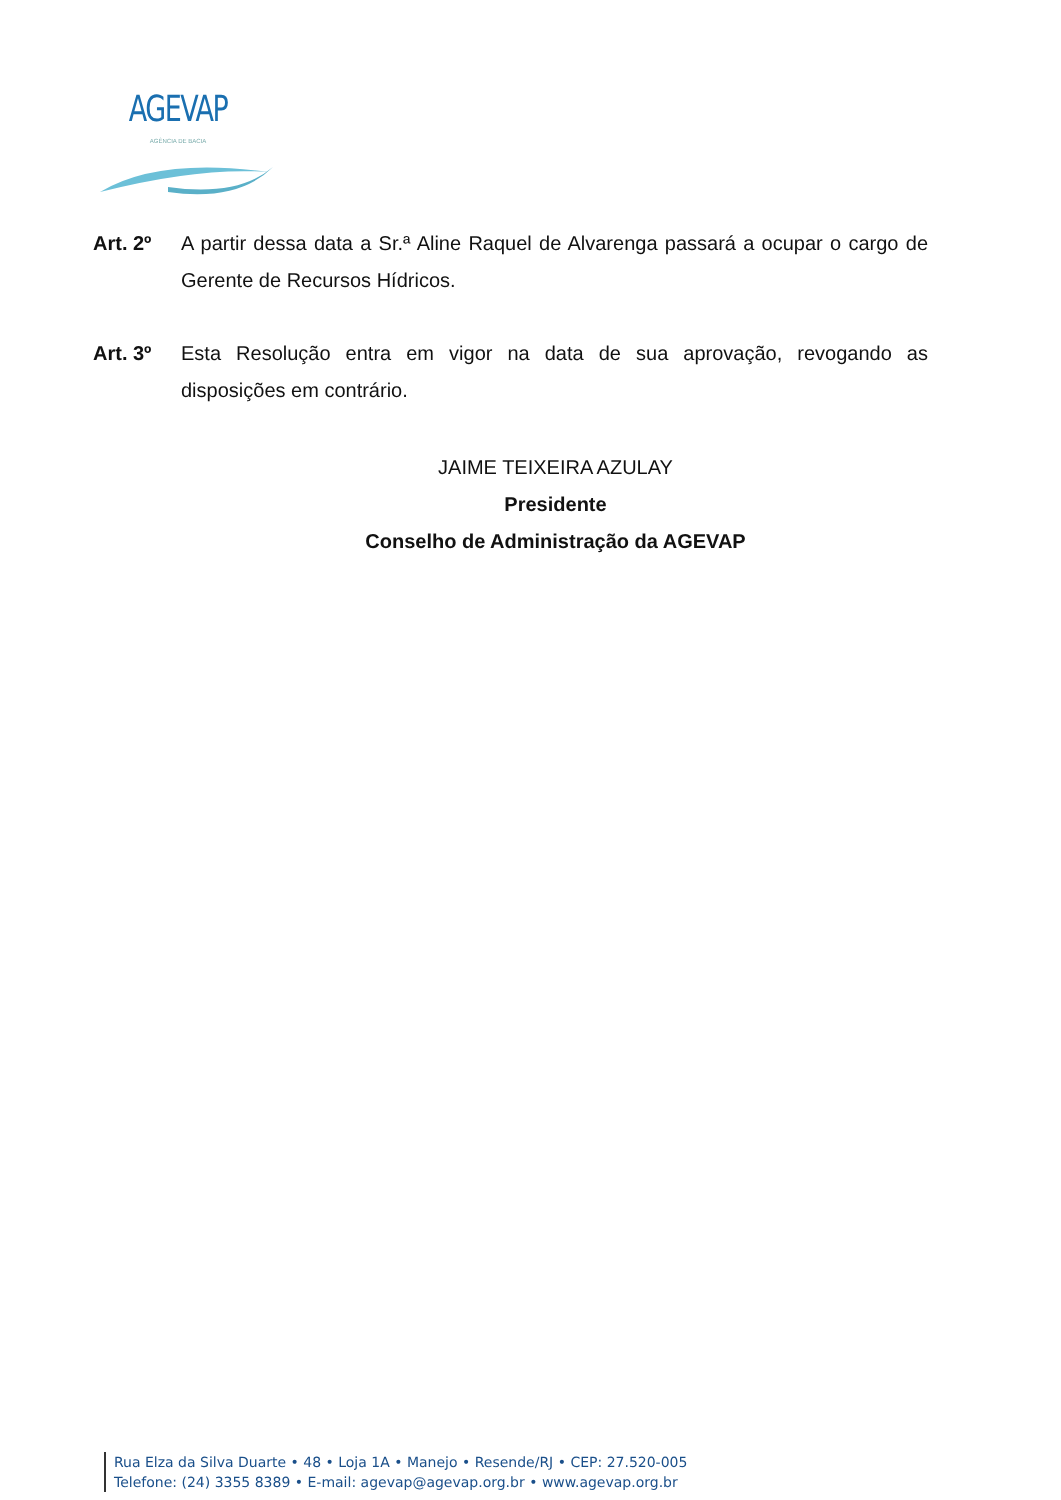AGEVAP
AGÊNCIA DE BACIA
Art. 2º A partir dessa data a Sr.ª Aline Raquel de Alvarenga passará a ocupar o cargo de Gerente de Recursos Hídricos.
Art. 3º Esta Resolução entra em vigor na data de sua aprovação, revogando as disposições em contrário.
JAIME TEIXEIRA AZULAY
Presidente
Conselho de Administração da AGEVAP
Rua Elza da Silva Duarte • 48 • Loja 1A • Manejo • Resende/RJ • CEP: 27.520-005
Telefone: (24) 3355 8389 • E-mail: agevap@agevap.org.br • www.agevap.org.br